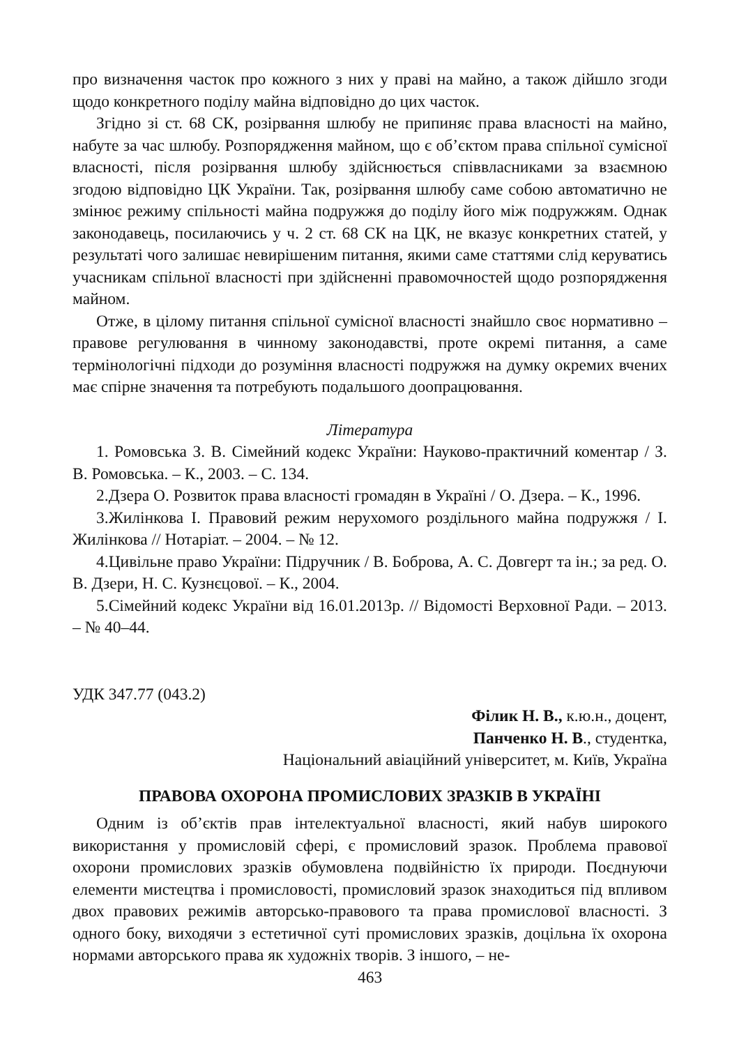про визначення часток про кожного з них у праві на майно, а також дійшло згоди щодо конкретного поділу майна відповідно до цих часток.
Згідно зі ст. 68 СК, розірвання шлюбу не припиняє права власності на майно, набуте за час шлюбу. Розпорядження майном, що є об’єктом права спільної сумісної власності, після розірвання шлюбу здійснюється співвласниками за взаємною згодою відповідно ЦК України. Так, розірвання шлюбу саме собою автоматично не змінює режиму спільності майна подружжя до поділу його між подружжям. Однак законодавець, посилаючись у ч. 2 ст. 68 СК на ЦК, не вказує конкретних статей, у результаті чого залишає невирішеним питання, якими саме статтями слід керуватись учасникам спільної власності при здійсненні правомочностей щодо розпорядження майном.
Отже, в цілому питання спільної сумісної власності знайшло своє нормативно – правове регулювання в чинному законодавстві, проте окремі питання, а саме термінологічні підходи до розуміння власності подружжя на думку окремих вчених має спірне значення та потребують подальшого доопрацювання.
Література
1. Ромовська З. В. Сімейний кодекс України: Науково-практичний коментар / З. В. Ромовська. – К., 2003. – С. 134.
2.Дзера О. Розвиток права власності громадян в Україні / О. Дзера. – К., 1996.
3.Жилінкова І. Правовий режим нерухомого роздільного майна подружжя / І. Жилінкова // Нотаріат. – 2004. – № 12.
4.Цивільне право України: Підручник / В. Боброва, А. С. Довгерт та ін.; за ред. О. В. Дзери, Н. С. Кузнєцової. – К., 2004.
5.Сімейний кодекс України від 16.01.2013р. // Відомості Верховної Ради. – 2013. – № 40–44.
УДК 347.77 (043.2)
Філик Н. В., к.ю.н., доцент,
Панченко Н. В., студентка,
Національний авіаційний університет, м. Київ, Україна
ПРАВОВА ОХОРОНА ПРОМИСЛОВИХ ЗРАЗКІВ В УКРАЇНІ
Одним із об’єктів прав інтелектуальної власності, який набув широкого використання у промисловій сфері, є промисловий зразок. Проблема правової охорони промислових зразків обумовлена подвійністю їх природи. Поєднуючи елементи мистецтва і промисловості, промисловий зразок знаходиться під впливом двох правових режимів авторсько-правового та права промислової власності. З одного боку, виходячи з естетичної суті промислових зразків, доцільна їх охорона нормами авторського права як художніх творів. З іншого, – не-
463